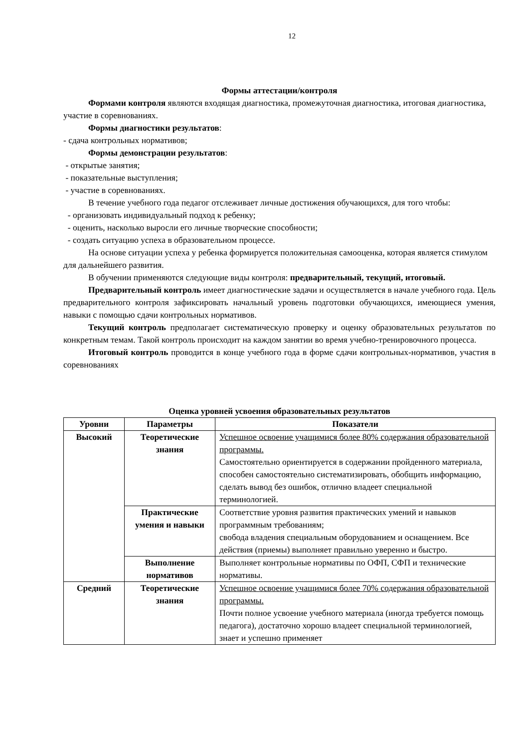12
Формы аттестации/контроля
Формами контроля являются входящая диагностика, промежуточная диагностика, итоговая диагностика, участие в соревнованиях.
Формы диагностики результатов:
- сдача контрольных нормативов;
Формы демонстрации результатов:
- открытые занятия;
- показательные выступления;
- участие в соревнованиях.
В течение учебного года педагог отслеживает личные достижения обучающихся, для того чтобы:
- организовать индивидуальный подход к ребенку;
- оценить, насколько выросли его личные творческие способности;
- создать ситуацию успеха в образовательном процессе.
На основе ситуации успеха у ребенка формируется положительная самооценка, которая является стимулом для дальнейшего развития.
В обучении применяются следующие виды контроля: предварительный, текущий, итоговый.
Предварительный контроль имеет диагностические задачи и осуществляется в начале учебного года. Цель предварительного контроля зафиксировать начальный уровень подготовки обучающихся, имеющиеся умения, навыки с помощью сдачи контрольных нормативов.
Текущий контроль предполагает систематическую проверку и оценку образовательных результатов по конкретным темам. Такой контроль происходит на каждом занятии во время учебно-тренировочного процесса.
Итоговый контроль проводится в конце учебного года в форме сдачи контрольных-нормативов, участия в соревнованиях
Оценка уровней усвоения образовательных результатов
| Уровни | Параметры | Показатели |
| --- | --- | --- |
| Высокий | Теоретические знания | Успешное освоение учащимися более 80% содержания образовательной программы. Самостоятельно ориентируется в содержании пройденного материала, способен самостоятельно систематизировать, обобщить информацию, сделать вывод без ошибок, отлично владеет специальной терминологией. |
| | Практические умения и навыки | Соответствие уровня развития практических умений и навыков программным требованиям; свобода владения специальным оборудованием и оснащением. Все действия (приемы) выполняет правильно уверенно и быстро. |
| | Выполнение нормативов | Выполняет контрольные нормативы по ОФП, СФП и технические нормативы. |
| Средний | Теоретические знания | Успешное освоение учащимися более 70% содержания образовательной программы. Почти полное усвоение учебного материала (иногда требуется помощь педагога), достаточно хорошо владеет специальной терминологией, знает и успешно применяет |